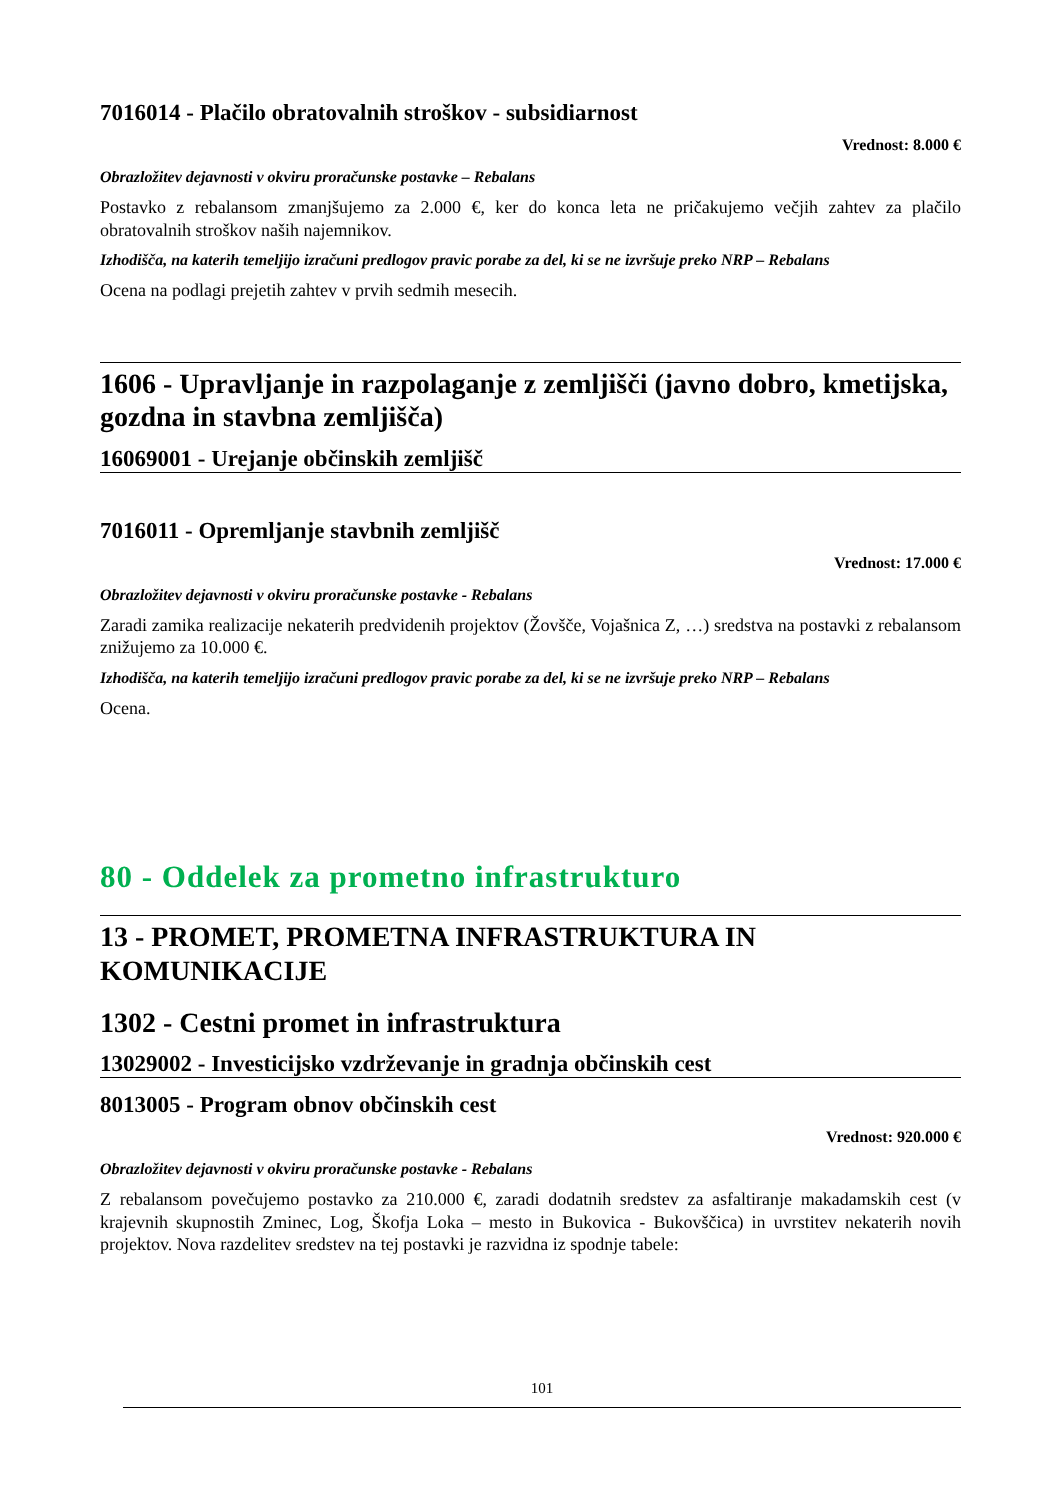7016014 - Plačilo obratovalnih stroškov - subsidiarnost
Vrednost: 8.000 €
Obrazložitev dejavnosti v okviru proračunske postavke – Rebalans
Postavko z rebalansom zmanjšujemo za 2.000 €, ker do konca leta ne pričakujemo večjih zahtev za plačilo obratovalnih stroškov naših najemnikov.
Izhodišča, na katerih temeljijo izračuni predlogov pravic porabe za del, ki se ne izvršuje preko NRP – Rebalans
Ocena na podlagi prejetih zahtev v prvih sedmih mesecih.
1606 - Upravljanje in razpolaganje z zemljišči (javno dobro, kmetijska, gozdna in stavbna zemljišča)
16069001 - Urejanje občinskih zemljišč
7016011 - Opremljanje stavbnih zemljišč
Vrednost: 17.000 €
Obrazložitev dejavnosti v okviru proračunske postavke - Rebalans
Zaradi zamika realizacije nekaterih predvidenih projektov (Žovšče, Vojašnica Z, …) sredstva na postavki z rebalansom znižujemo za 10.000 €.
Izhodišča, na katerih temeljijo izračuni predlogov pravic porabe za del, ki se ne izvršuje preko NRP – Rebalans
Ocena.
80 - Oddelek za prometno infrastrukturo
13 - PROMET, PROMETNA INFRASTRUKTURA IN KOMUNIKACIJE
1302 - Cestni promet in infrastruktura
13029002 - Investicijsko vzdrževanje in gradnja občinskih cest
8013005 - Program obnov občinskih cest
Vrednost: 920.000 €
Obrazložitev dejavnosti v okviru proračunske postavke - Rebalans
Z rebalansom povečujemo postavko za 210.000 €, zaradi dodatnih sredstev za asfaltiranje makadamskih cest (v krajevnih skupnostih Zminec, Log, Škofja Loka – mesto in Bukovica - Bukovščica) in uvrstitev nekaterih novih projektov. Nova razdelitev sredstev na tej postavki je razvidna iz spodnje tabele:
101